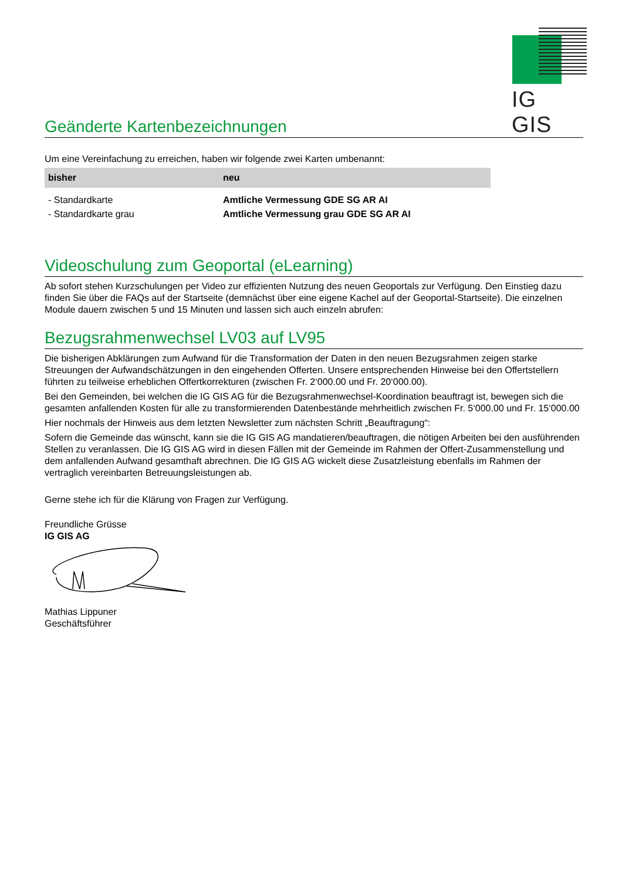IG GIS
Geänderte Kartenbezeichnungen
Um eine Vereinfachung zu erreichen, haben wir folgende zwei Karten umbenannt:
| bisher | neu |
| --- | --- |
| - Standardkarte | Amtliche Vermessung GDE SG AR AI |
| - Standardkarte grau | Amtliche Vermessung grau GDE SG AR AI |
Videoschulung zum Geoportal (eLearning)
Ab sofort stehen Kurzschulungen per Video zur effizienten Nutzung des neuen Geoportals zur Verfügung. Den Einstieg dazu finden Sie über die FAQs auf der Startseite (demnächst über eine eigene Kachel auf der Geoportal-Startseite). Die einzelnen Module dauern zwischen 5 und 15 Minuten und lassen sich auch einzeln abrufen:
Bezugsrahmenwechsel LV03 auf LV95
Die bisherigen Abklärungen zum Aufwand für die Transformation der Daten in den neuen Bezugsrahmen zeigen starke Streuungen der Aufwandschätzungen in den eingehenden Offerten. Unsere entsprechenden Hinweise bei den Offertstellern führten zu teilweise erheblichen Offertkorrekturen (zwischen Fr. 2‘000.00 und Fr. 20‘000.00).
Bei den Gemeinden, bei welchen die IG GIS AG für die Bezugsrahmenwechsel-Koordination beauftragt ist, bewegen sich die gesamten anfallenden Kosten für alle zu transformierenden Datenbestände mehrheitlich zwischen Fr. 5‘000.00 und Fr. 15‘000.00
Hier nochmals der Hinweis aus dem letzten Newsletter zum nächsten Schritt „Beauftragung“:
Sofern die Gemeinde das wünscht, kann sie die IG GIS AG mandatieren/beauftragen, die nötigen Arbeiten bei den ausführenden Stellen zu veranlassen. Die IG GIS AG wird in diesen Fällen mit der Gemeinde im Rahmen der Offert-Zusammenstellung und dem anfallenden Aufwand gesamthaft abrechnen. Die IG GIS AG wickelt diese Zusatzleistung ebenfalls im Rahmen der vertraglich vereinbarten Betreuungsleistungen ab.
Gerne stehe ich für die Klärung von Fragen zur Verfügung.
Freundliche Grüsse
IG GIS AG
Mathias Lippuner
Geschäftsführer